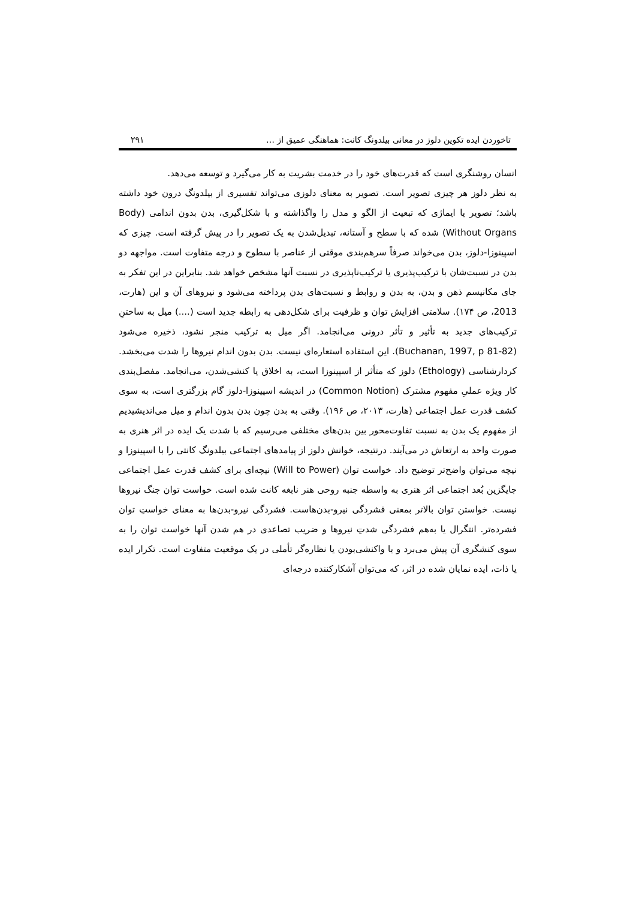تاخوردن ایده تکوین دلوز در معانی بیلدونگ کانت: هماهنگی عمیق از … ۲۹۱
انسان روشنگری است که قدرت‌های خود را در خدمت بشریت به کار می‌گیرد و توسعه می‌دهد.
به نظر دلوز هر چیزی تصویر است. تصویر به معنای دلوزی می‌تواند تفسیری از بیلدونگ درون خود داشته باشد؛ تصویر یا ایماژی که تبعیت از الگو و مدل را واگذاشته و با شکل‌گیری، بدن بدون اندامی (Body Without Organs) شده که با سطح و آستانه، تبدیل‌شدن به یک تصویر را در پیش گرفته است. چیزی که اسپینوزا-دلوز، بدن می‌خواند صرفاً سرهم‌بندی موقتی از عناصر با سطوح و درجه متفاوت است. مواجهه دو بدن در نسبت‌شان با ترکیب‌پذیری یا ترکیب‌ناپذیری در نسبت آنها مشخص خواهد شد. بنابراین در این تفکر به جای مکانیسم ذهن و بدن، به بدن و روابط و نسبت‌های بدن پرداخته می‌شود و نیروهای آن و این (هارت، 2013، ص ۱۷۴). سلامتی افزایش توان و ظرفیت برای شکل‌دهی به رابطه جدید است (....) میل به ساختنِ ترکیب‌های جدید به تأثیر و تأثر درونی می‌انجامد. اگر میل به ترکیب منجر نشود، ذخیره می‌شود (Buchanan, 1997, p 81-82). این استفاده استعاره‌ای نیست. بدن بدون اندام نیروها را شدت می‌بخشد. کردارشناسی (Ethology) دلوز که متأثر از اسپینوزا است، به اخلاق یا کنشی‌شدن، می‌انجامد. مفصل‌بندی کار ویژه عملیِ مفهوم مشترک (Common Notion) در اندیشه اسپینوزا-دلوز گام بزرگتری است، به سوی کشف قدرت عمل اجتماعی (هارت، ۲۰۱۳، ص ۱۹۶). وقتی به بدن چون بدن بدون اندام و میل می‌اندیشیدیم از مفهوم یک بدن به نسبت تفاوت‌محور بین بدن‌های مختلفی می‌رسیم که با شدت یک ایده در اثر هنری به صورت واحد به ارتعاش در می‌آیند. درنتیجه، خوانش دلوز از پیامدهای اجتماعی بیلدونگ کانتی را با اسپینوزا و نیچه می‌توان واضح‌تر توضیح داد. خواست توان (Will to Power) نیچه‌ای برای کشف قدرت عمل اجتماعی جایگزین بُعد اجتماعی اثر هنری به واسطه جنبه روحی هنر نابغه کانت شده است. خواست توان جنگ نیروها نیست. خواستن توان بالاتر بمعنی فشردگی نیرو-بدن‌هاست. فشردگی نیرو-بدن‌ها به معنای خواستِ توان فشرده‌تر. انتگرال یا به‌هم فشردگی شدتِ نیروها و ضریب تصاعدی در هم شدن آنها خواست توان را به سوی کنشگری آن پیش می‌برد و با واکنشی‌بودن یا نظاره‌گر تأملی در یک موقعیت متفاوت است. تکرار ایده یا ذات، ایده نمایان شده در اثر، که می‌توان آشکارکننده درجه‌ای